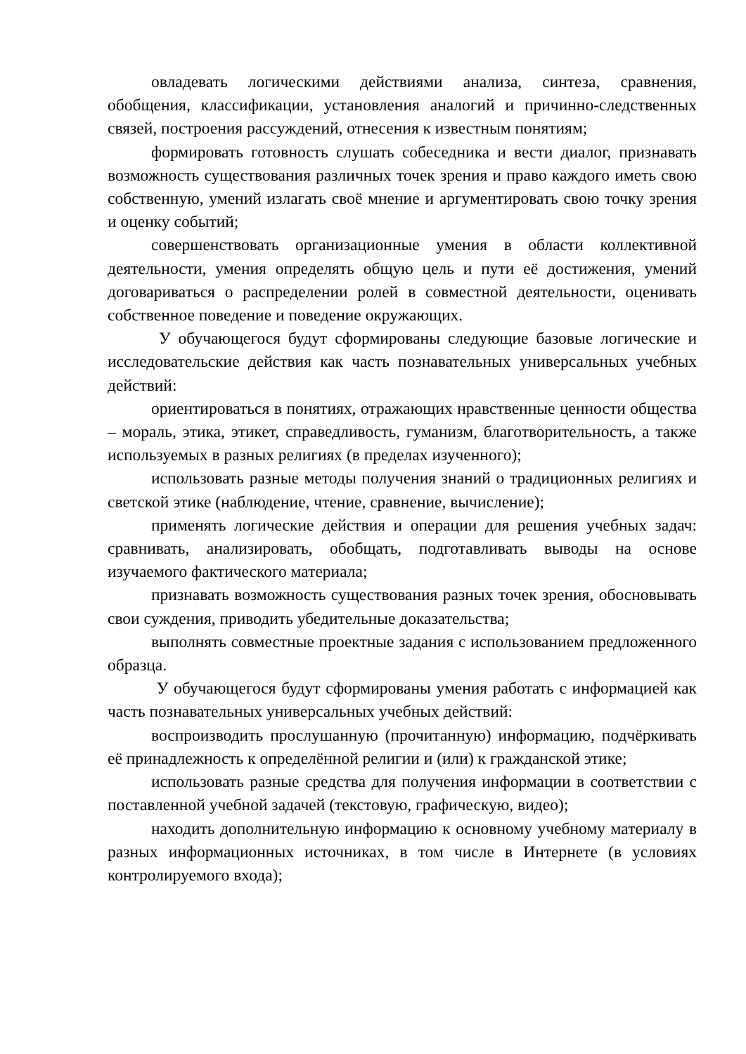овладевать логическими действиями анализа, синтеза, сравнения, обобщения, классификации, установления аналогий и причинно-следственных связей, построения рассуждений, отнесения к известным понятиям;
формировать готовность слушать собеседника и вести диалог, признавать возможность существования различных точек зрения и право каждого иметь свою собственную, умений излагать своё мнение и аргументировать свою точку зрения и оценку событий;
совершенствовать организационные умения в области коллективной деятельности, умения определять общую цель и пути её достижения, умений договариваться о распределении ролей в совместной деятельности, оценивать собственное поведение и поведение окружающих.
У обучающегося будут сформированы следующие базовые логические и исследовательские действия как часть познавательных универсальных учебных действий:
ориентироваться в понятиях, отражающих нравственные ценности общества – мораль, этика, этикет, справедливость, гуманизм, благотворительность, а также используемых в разных религиях (в пределах изученного);
использовать разные методы получения знаний о традиционных религиях и светской этике (наблюдение, чтение, сравнение, вычисление);
применять логические действия и операции для решения учебных задач: сравнивать, анализировать, обобщать, подготавливать выводы на основе изучаемого фактического материала;
признавать возможность существования разных точек зрения, обосновывать свои суждения, приводить убедительные доказательства;
выполнять совместные проектные задания с использованием предложенного образца.
У обучающегося будут сформированы умения работать с информацией как часть познавательных универсальных учебных действий:
воспроизводить прослушанную (прочитанную) информацию, подчёркивать её принадлежность к определённой религии и (или) к гражданской этике;
использовать разные средства для получения информации в соответствии с поставленной учебной задачей (текстовую, графическую, видео);
находить дополнительную информацию к основному учебному материалу в разных информационных источниках, в том числе в Интернете (в условиях контролируемого входа);